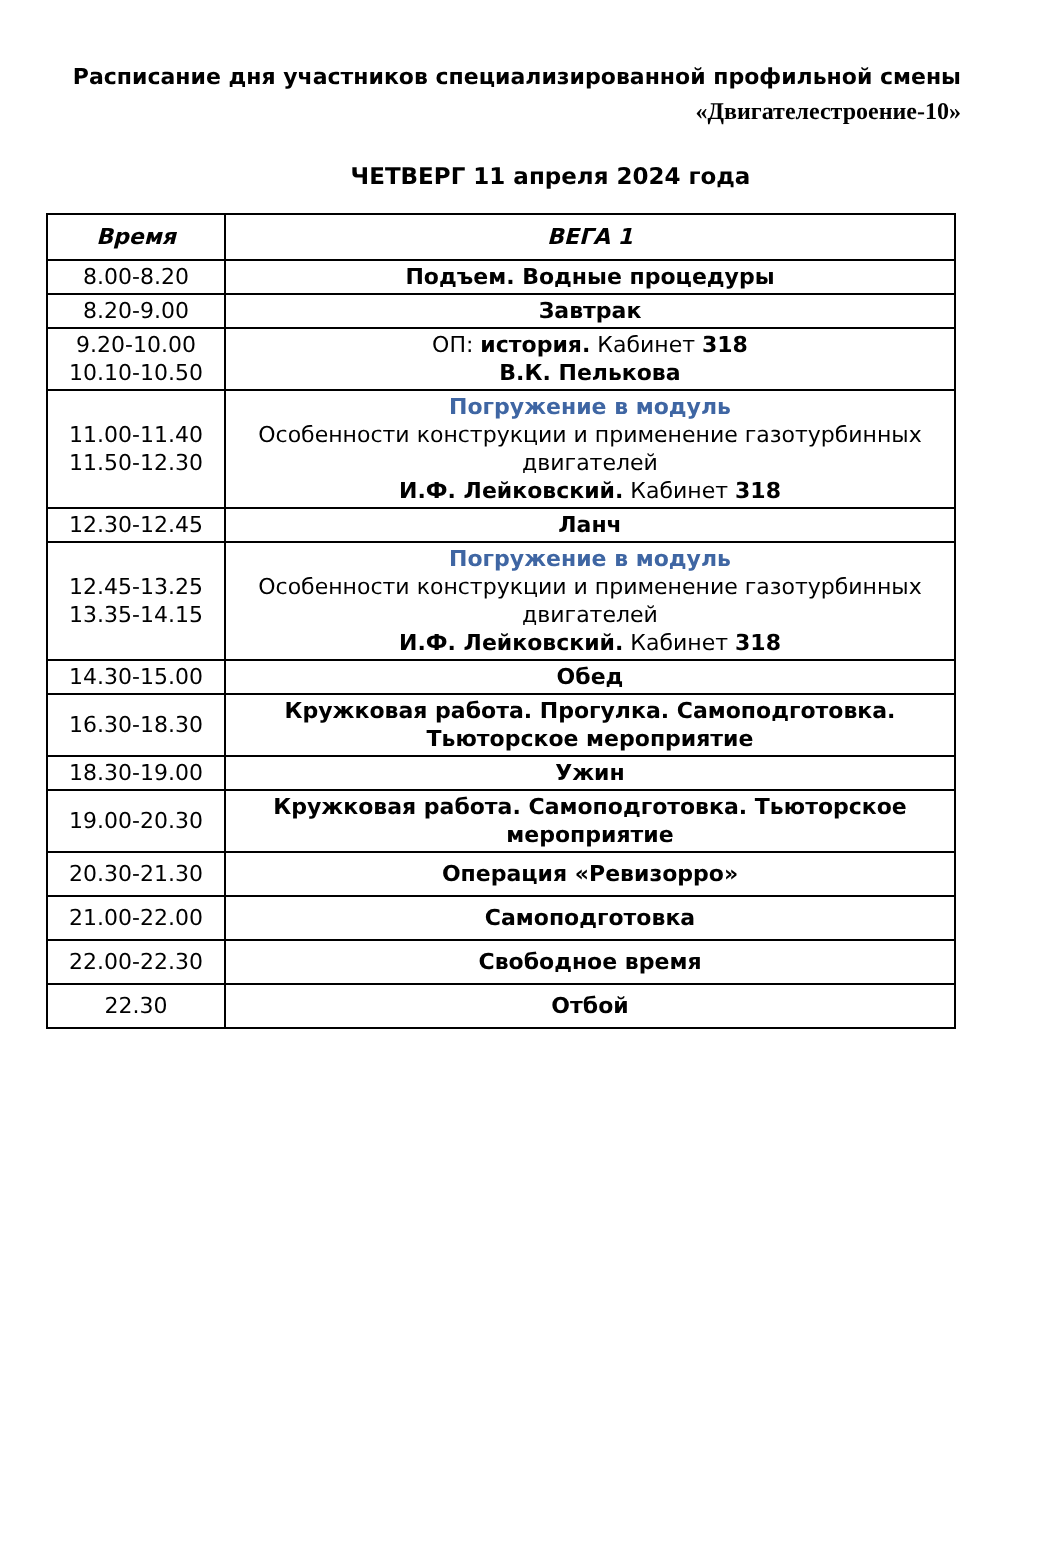Расписание дня участников специализированной профильной смены
«Двигателестроение-10»
ЧЕТВЕРГ 11 апреля 2024 года
| Время | ВЕГА 1 |
| --- | --- |
| 8.00-8.20 | Подъем. Водные процедуры |
| 8.20-9.00 | Завтрак |
| 9.20-10.00 10.10-10.50 | ОП: история. Кабинет 318 В.К. Пелькова |
| 11.00-11.40 11.50-12.30 | Погружение в модуль Особенности конструкции и применение газотурбинных двигателей И.Ф. Лейковский. Кабинет 318 |
| 12.30-12.45 | Ланч |
| 12.45-13.25 13.35-14.15 | Погружение в модуль Особенности конструкции и применение газотурбинных двигателей И.Ф. Лейковский. Кабинет 318 |
| 14.30-15.00 | Обед |
| 16.30-18.30 | Кружковая работа. Прогулка. Самоподготовка. Тьюторское мероприятие |
| 18.30-19.00 | Ужин |
| 19.00-20.30 | Кружковая работа. Самоподготовка. Тьюторское мероприятие |
| 20.30-21.30 | Операция «Ревизорро» |
| 21.00-22.00 | Самоподготовка |
| 22.00-22.30 | Свободное время |
| 22.30 | Отбой |